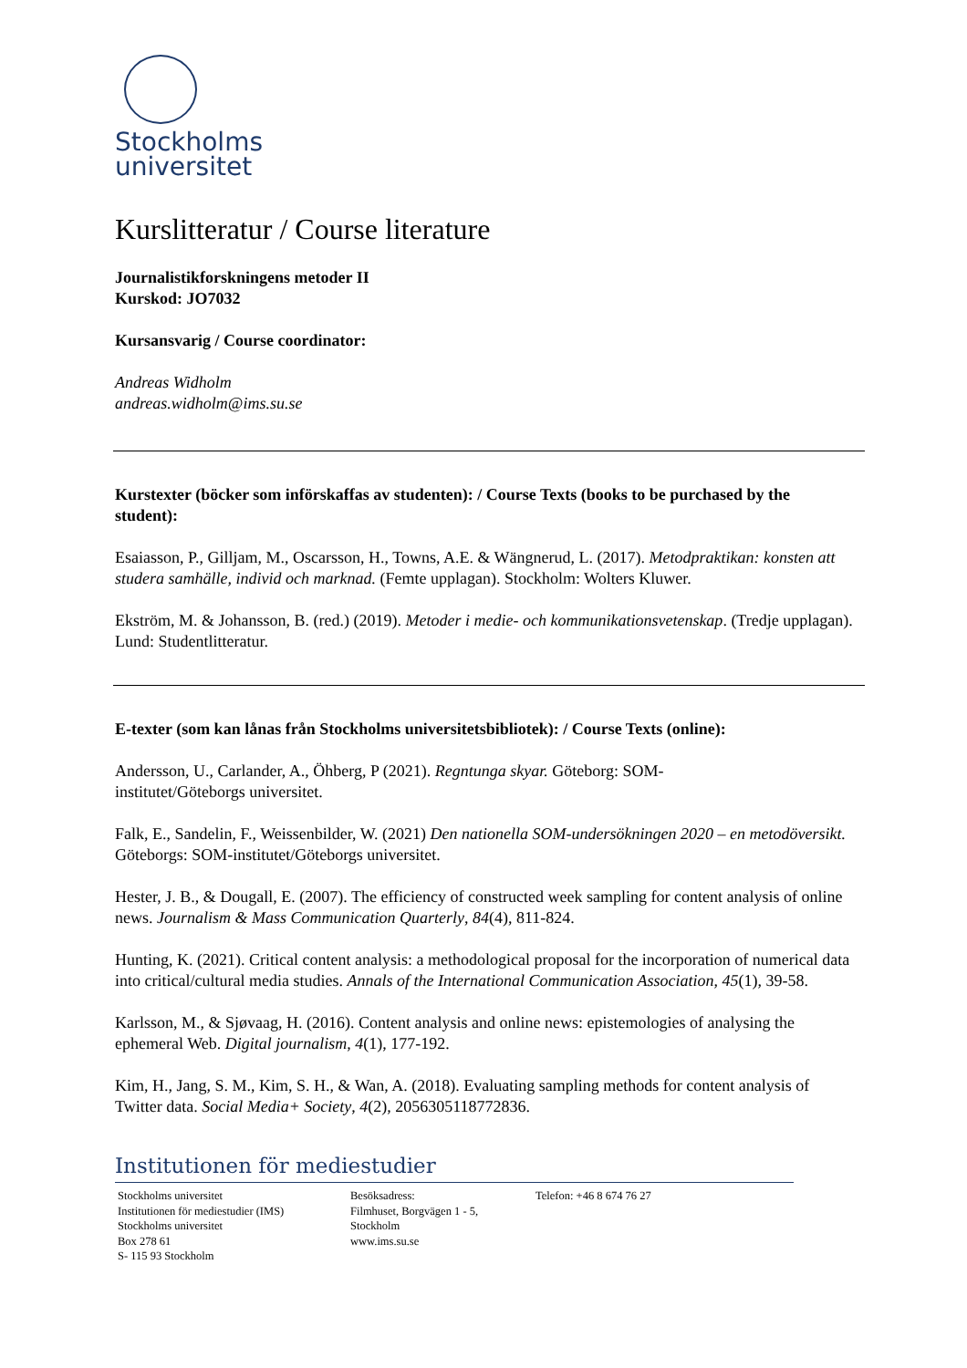Stockholms
universitet
Kurslitteratur / Course literature
Journalistikforskningens metoder II
Kurskod: JO7032
Kursansvarig / Course coordinator:
Andreas Widholm
andreas.widholm@ims.su.se
Kurstexter (böcker som införskaffas av studenten): / Course Texts (books to be purchased by the student):
Esaiasson, P., Gilljam, M., Oscarsson, H., Towns, A.E. & Wängnerud, L. (2017). Metodpraktikan: konsten att studera samhälle, individ och marknad. (Femte upplagan). Stockholm: Wolters Kluwer.
Ekström, M. & Johansson, B. (red.) (2019). Metoder i medie- och kommunikationsvetenskap. (Tredje upplagan). Lund: Studentlitteratur.
E-texter (som kan lånas från Stockholms universitetsbibliotek): / Course Texts (online):
Andersson, U., Carlander, A., Öhberg, P (2021). Regntunga skyar. Göteborg: SOM-
institutet/Göteborgs universitet.
Falk, E., Sandelin, F., Weissenbilder, W. (2021) Den nationella SOM-undersökningen 2020 – en metodöversikt. Göteborgs: SOM-institutet/Göteborgs universitet.
Hester, J. B., & Dougall, E. (2007). The efficiency of constructed week sampling for content analysis of online news. Journalism & Mass Communication Quarterly, 84(4), 811-824.
Hunting, K. (2021). Critical content analysis: a methodological proposal for the incorporation of numerical data into critical/cultural media studies. Annals of the International Communication Association, 45(1), 39-58.
Karlsson, M., & Sjøvaag, H. (2016). Content analysis and online news: epistemologies of analysing the ephemeral Web. Digital journalism, 4(1), 177-192.
Kim, H., Jang, S. M., Kim, S. H., & Wan, A. (2018). Evaluating sampling methods for content analysis of Twitter data. Social Media+ Society, 4(2), 2056305118772836.
Institutionen för mediestudier
Stockholms universitet
Institutionen för mediestudier (IMS)
Stockholms universitet
Box 278 61
S- 115 93 Stockholm
Besöksadress:
Filmhuset, Borgvägen 1 - 5,
Stockholm
www.ims.su.se
Telefon: +46 8 674 76 27